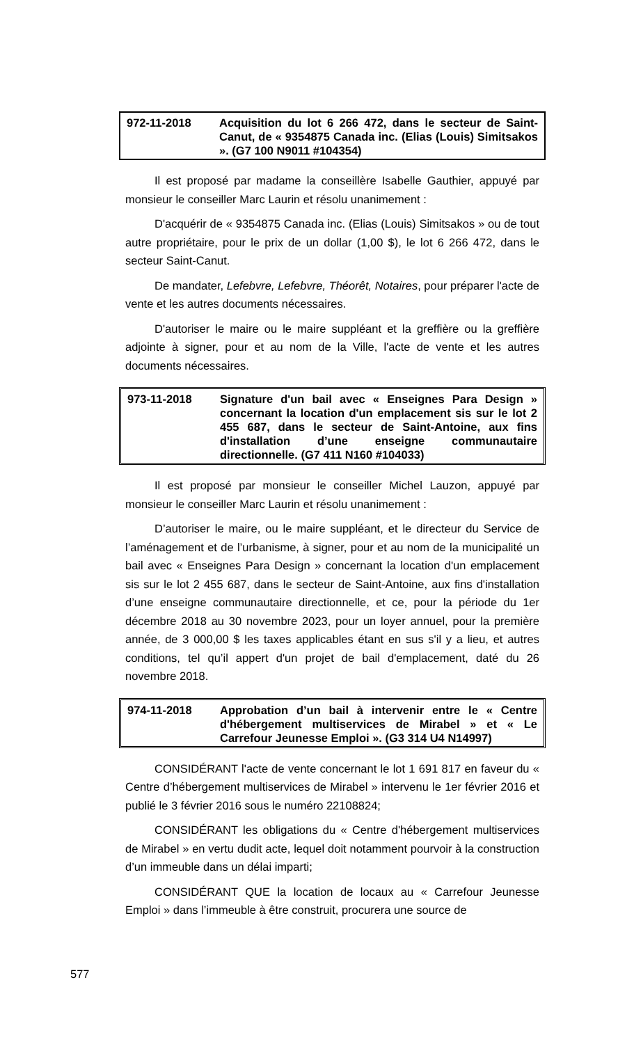972-11-2018 Acquisition du lot 6 266 472, dans le secteur de Saint-Canut, de « 9354875 Canada inc. (Elias (Louis) Simitsakos ». (G7 100 N9011 #104354)
Il est proposé par madame la conseillère Isabelle Gauthier, appuyé par monsieur le conseiller Marc Laurin et résolu unanimement :
D'acquérir de « 9354875 Canada inc. (Elias (Louis) Simitsakos » ou de tout autre propriétaire, pour le prix de un dollar (1,00 $), le lot 6 266 472, dans le secteur Saint-Canut.
De mandater, Lefebvre, Lefebvre, Théorêt, Notaires, pour préparer l'acte de vente et les autres documents nécessaires.
D'autoriser le maire ou le maire suppléant et la greffière ou la greffière adjointe à signer, pour et au nom de la Ville, l'acte de vente et les autres documents nécessaires.
973-11-2018 Signature d'un bail avec « Enseignes Para Design » concernant la location d'un emplacement sis sur le lot 2 455 687, dans le secteur de Saint-Antoine, aux fins d'installation d’une enseigne communautaire directionnelle. (G7 411 N160 #104033)
Il est proposé par monsieur le conseiller Michel Lauzon, appuyé par monsieur le conseiller Marc Laurin et résolu unanimement :
D’autoriser le maire, ou le maire suppléant, et le directeur du Service de l’aménagement et de l’urbanisme, à signer, pour et au nom de la municipalité un bail avec « Enseignes Para Design » concernant la location d'un emplacement sis sur le lot 2 455 687, dans le secteur de Saint-Antoine, aux fins d'installation d’une enseigne communautaire directionnelle, et ce, pour la période du 1er décembre 2018 au 30 novembre 2023, pour un loyer annuel, pour la première année, de 3 000,00 $ les taxes applicables étant en sus s'il y a lieu, et autres conditions, tel qu’il appert d'un projet de bail d'emplacement, daté du 26 novembre 2018.
974-11-2018 Approbation d’un bail à intervenir entre le « Centre d'hébergement multiservices de Mirabel » et « Le Carrefour Jeunesse Emploi ». (G3 314 U4 N14997)
CONSIDÉRANT l'acte de vente concernant le lot 1 691 817 en faveur du « Centre d’hébergement multiservices de Mirabel » intervenu le 1er février 2016 et publié le 3 février 2016 sous le numéro 22108824;
CONSIDÉRANT les obligations du « Centre d'hébergement multiservices de Mirabel » en vertu dudit acte, lequel doit notamment pourvoir à la construction d’un immeuble dans un délai imparti;
CONSIDÉRANT QUE la location de locaux au « Carrefour Jeunesse Emploi » dans l’immeuble à être construit, procurera une source de
577